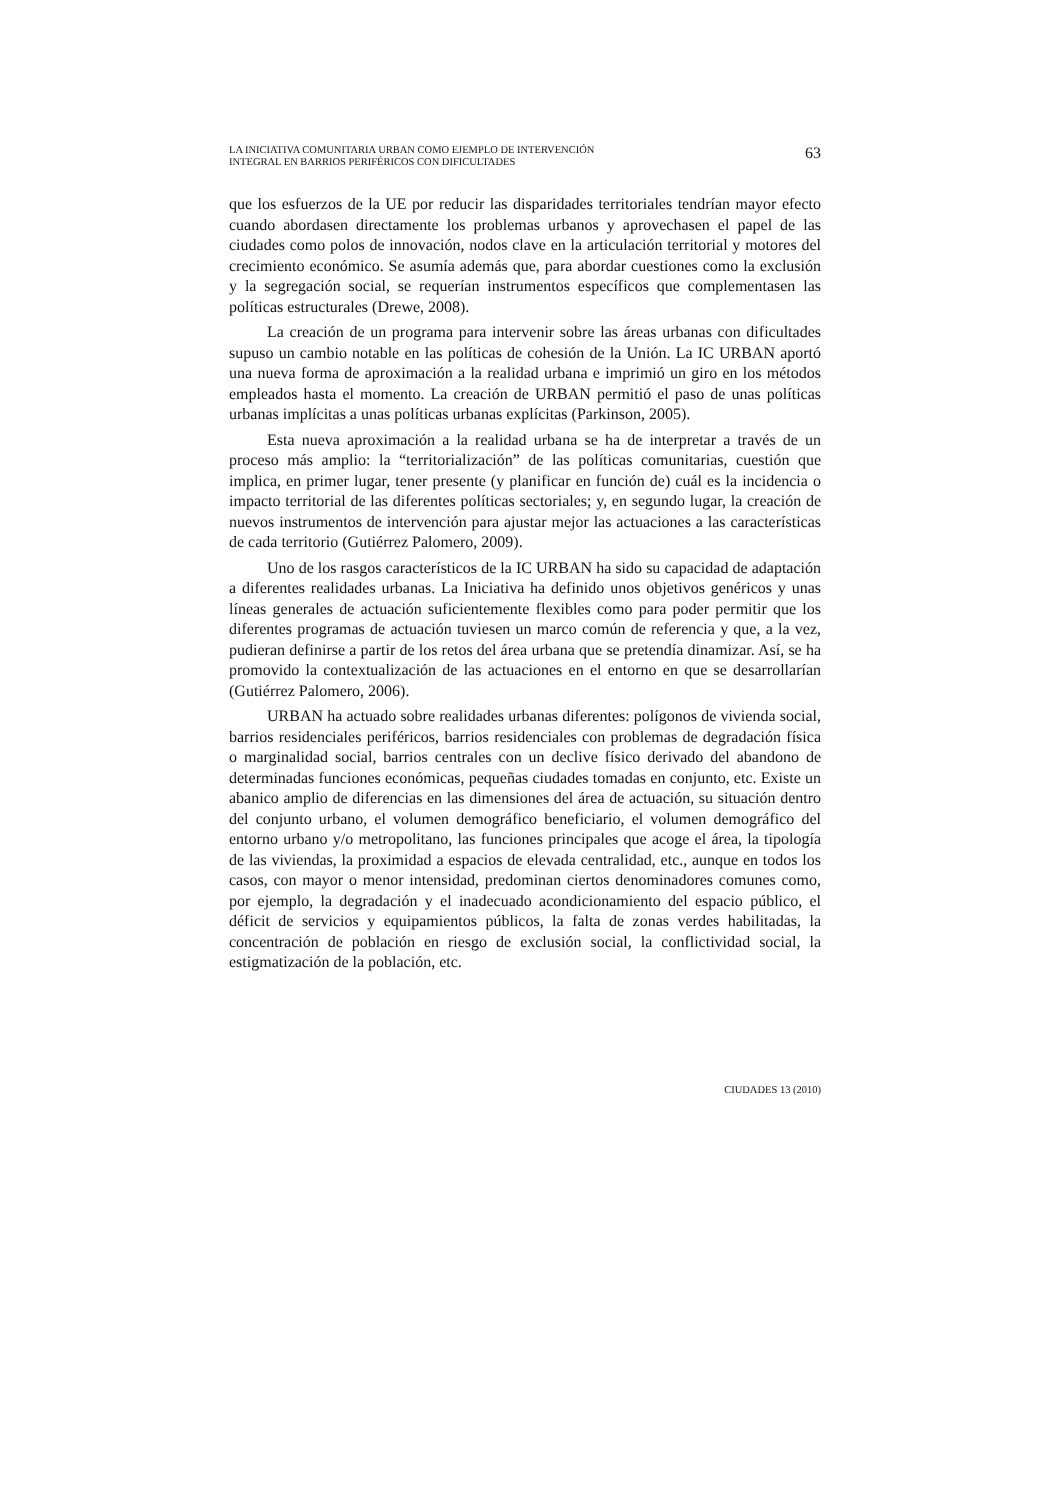LA INICIATIVA COMUNITARIA URBAN COMO EJEMPLO DE INTERVENCIÓN
INTEGRAL EN BARRIOS PERIFÉRICOS CON DIFICULTADES
63
que los esfuerzos de la UE por reducir las disparidades territoriales tendrían mayor efecto cuando abordasen directamente los problemas urbanos y aprovechasen el papel de las ciudades como polos de innovación, nodos clave en la articulación territorial y motores del crecimiento económico. Se asumía además que, para abordar cuestiones como la exclusión y la segregación social, se requerían instrumentos específicos que complementasen las políticas estructurales (Drewe, 2008).
La creación de un programa para intervenir sobre las áreas urbanas con dificultades supuso un cambio notable en las políticas de cohesión de la Unión. La IC URBAN aportó una nueva forma de aproximación a la realidad urbana e imprimió un giro en los métodos empleados hasta el momento. La creación de URBAN permitió el paso de unas políticas urbanas implícitas a unas políticas urbanas explícitas (Parkinson, 2005).
Esta nueva aproximación a la realidad urbana se ha de interpretar a través de un proceso más amplio: la “territorialización” de las políticas comunitarias, cuestión que implica, en primer lugar, tener presente (y planificar en función de) cuál es la incidencia o impacto territorial de las diferentes políticas sectoriales; y, en segundo lugar, la creación de nuevos instrumentos de intervención para ajustar mejor las actuaciones a las características de cada territorio (Gutiérrez Palomero, 2009).
Uno de los rasgos característicos de la IC URBAN ha sido su capacidad de adaptación a diferentes realidades urbanas. La Iniciativa ha definido unos objetivos genéricos y unas líneas generales de actuación suficientemente flexibles como para poder permitir que los diferentes programas de actuación tuviesen un marco común de referencia y que, a la vez, pudieran definirse a partir de los retos del área urbana que se pretendía dinamizar. Así, se ha promovido la contextualización de las actuaciones en el entorno en que se desarrollarían (Gutiérrez Palomero, 2006).
URBAN ha actuado sobre realidades urbanas diferentes: polígonos de vivienda social, barrios residenciales periféricos, barrios residenciales con problemas de degradación física o marginalidad social, barrios centrales con un declive físico derivado del abandono de determinadas funciones económicas, pequeñas ciudades tomadas en conjunto, etc. Existe un abanico amplio de diferencias en las dimensiones del área de actuación, su situación dentro del conjunto urbano, el volumen demográfico beneficiario, el volumen demográfico del entorno urbano y/o metropolitano, las funciones principales que acoge el área, la tipología de las viviendas, la proximidad a espacios de elevada centralidad, etc., aunque en todos los casos, con mayor o menor intensidad, predominan ciertos denominadores comunes como, por ejemplo, la degradación y el inadecuado acondicionamiento del espacio público, el déficit de servicios y equipamientos públicos, la falta de zonas verdes habilitadas, la concentración de población en riesgo de exclusión social, la conflictividad social, la estigmatización de la población, etc.
CIUDADES 13 (2010)